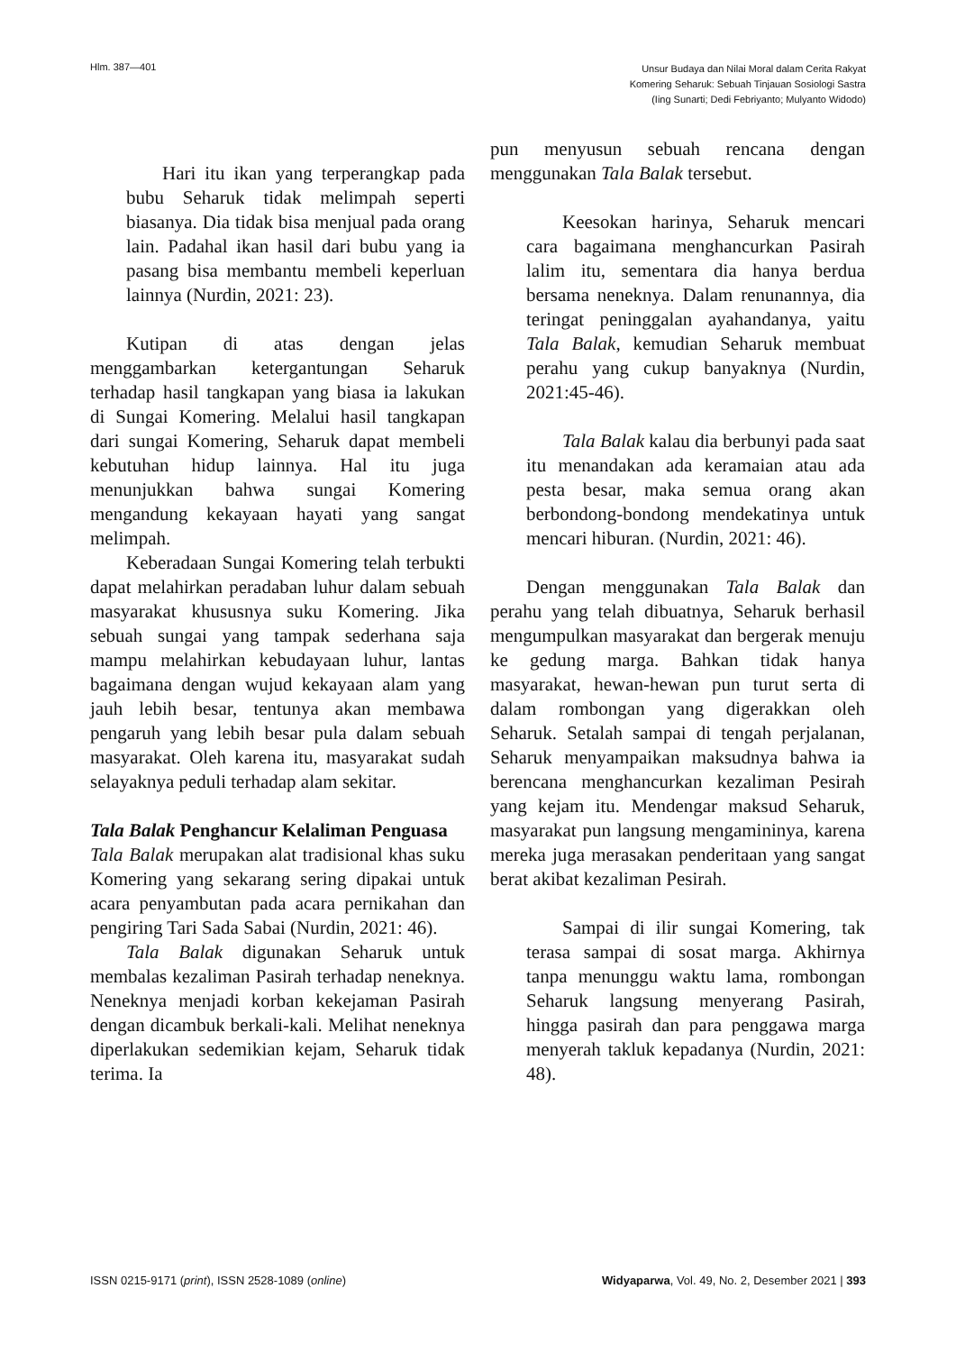Hlm. 387—401
Unsur Budaya dan Nilai Moral dalam Cerita Rakyat
Komering Seharuk: Sebuah Tinjauan Sosiologi Sastra
(Iing Sunarti; Dedi Febriyanto; Mulyanto Widodo)
Hari itu ikan yang terperangkap pada bubu Seharuk tidak melimpah seperti biasanya. Dia tidak bisa menjual pada orang lain. Padahal ikan hasil dari bubu yang ia pasang bisa membantu membeli keperluan lainnya (Nurdin, 2021: 23).
Kutipan di atas dengan jelas menggambarkan ketergantungan Seharuk terhadap hasil tangkapan yang biasa ia lakukan di Sungai Komering. Melalui hasil tangkapan dari sungai Komering, Seharuk dapat membeli kebutuhan hidup lainnya. Hal itu juga menunjukkan bahwa sungai Komering mengandung kekayaan hayati yang sangat melimpah.
Keberadaan Sungai Komering telah terbukti dapat melahirkan peradaban luhur dalam sebuah masyarakat khususnya suku Komering. Jika sebuah sungai yang tampak sederhana saja mampu melahirkan kebudayaan luhur, lantas bagaimana dengan wujud kekayaan alam yang jauh lebih besar, tentunya akan membawa pengaruh yang lebih besar pula dalam sebuah masyarakat. Oleh karena itu, masyarakat sudah selayaknya peduli terhadap alam sekitar.
Tala Balak Penghancur Kelaliman Penguasa
Tala Balak merupakan alat tradisional khas suku Komering yang sekarang sering dipakai untuk acara penyambutan pada acara pernikahan dan pengiring Tari Sada Sabai (Nurdin, 2021: 46).
Tala Balak digunakan Seharuk untuk membalas kezaliman Pasirah terhadap neneknya. Neneknya menjadi korban kekejaman Pasirah dengan dicambuk berkali-kali. Melihat neneknya diperlakukan sedemikian kejam, Seharuk tidak terima. Ia
pun menyusun sebuah rencana dengan menggunakan Tala Balak tersebut.
Keesokan harinya, Seharuk mencari cara bagaimana menghancurkan Pasirah lalim itu, sementara dia hanya berdua bersama neneknya. Dalam renunannya, dia teringat peninggalan ayahandanya, yaitu Tala Balak, kemudian Seharuk membuat perahu yang cukup banyaknya (Nurdin, 2021:45-46).
Tala Balak kalau dia berbunyi pada saat itu menandakan ada keramaian atau ada pesta besar, maka semua orang akan berbondong-bondong mendekatinya untuk mencari hiburan. (Nurdin, 2021: 46).
Dengan menggunakan Tala Balak dan perahu yang telah dibuatnya, Seharuk berhasil mengumpulkan masyarakat dan bergerak menuju ke gedung marga. Bahkan tidak hanya masyarakat, hewan-hewan pun turut serta di dalam rombongan yang digerakkan oleh Seharuk. Setalah sampai di tengah perjalanan, Seharuk menyampaikan maksudnya bahwa ia berencana menghancurkan kezaliman Pesirah yang kejam itu. Mendengar maksud Seharuk, masyarakat pun langsung mengamininya, karena mereka juga merasakan penderitaan yang sangat berat akibat kezaliman Pesirah.
Sampai di ilir sungai Komering, tak terasa sampai di sosat marga. Akhirnya tanpa menunggu waktu lama, rombongan Seharuk langsung menyerang Pasirah, hingga pasirah dan para penggawa marga menyerah takluk kepadanya (Nurdin, 2021: 48).
ISSN 0215-9171 (print), ISSN 2528-1089 (online)
Widyaparwa, Vol. 49, No. 2, Desember 2021 | 393